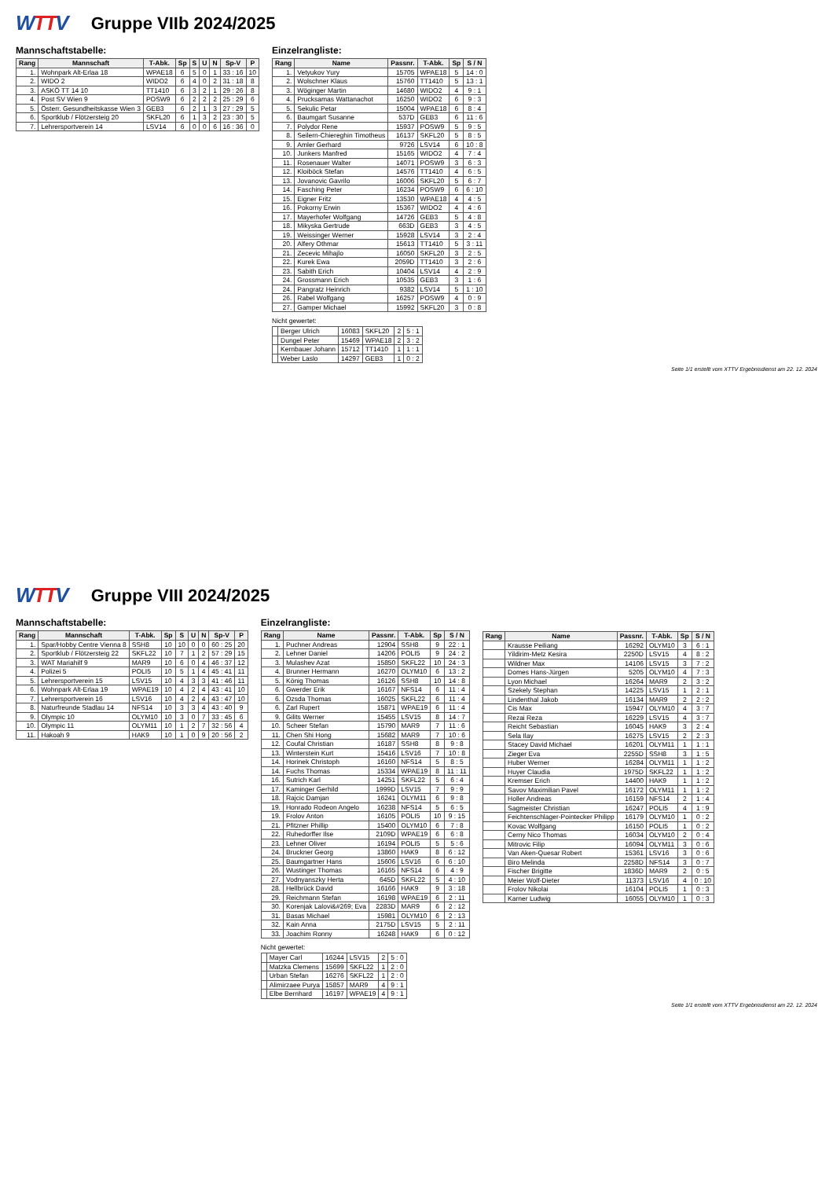WTTV
Gruppe VIIb 2024/2025
Mannschaftstabelle:
| Rang | Mannschaft | T-Abk. | Sp | S | U | N | Sp-V | P |
| --- | --- | --- | --- | --- | --- | --- | --- | --- |
| 1. | Wohnpark Alt-Erlaa 18 | WPAE18 | 6 | 5 | 0 | 1 | 33 : 16 | 10 |
| 2. | WIDO 2 | WIDO2 | 6 | 4 | 0 | 2 | 31 : 18 | 8 |
| 3. | ASKÖ TT 14 10 | TT1410 | 6 | 3 | 2 | 1 | 29 : 26 | 8 |
| 4. | Post SV Wien 9 | POSW9 | 6 | 2 | 2 | 2 | 25 : 29 | 6 |
| 5. | Österr. Gesundheitskasse Wien 3 | GEB3 | 6 | 2 | 1 | 3 | 27 : 29 | 5 |
| 6. | Sportklub / Flötzersteig 20 | SKFL20 | 6 | 1 | 3 | 2 | 23 : 30 | 5 |
| 7. | Lehrersportverein 14 | LSV14 | 6 | 0 | 0 | 6 | 16 : 36 | 0 |
Einzelrangliste:
| Rang | Name | Passnr. | T-Abk. | Sp | S / N |
| --- | --- | --- | --- | --- | --- |
| 1. | Vetyukov Yury | 15705 | WPAE18 | 5 | 14 : 0 |
| 2. | Wolschner Klaus | 15760 | TT1410 | 5 | 13 : 1 |
| 3. | Wöginger Martin | 14680 | WIDO2 | 4 | 9 : 1 |
| 4. | Prucksamas Wattanachot | 16250 | WIDO2 | 6 | 9 : 3 |
| 5. | Sekulic Petar | 15004 | WPAE18 | 6 | 8 : 4 |
| 6. | Baumgart Susanne | 537D | GEB3 | 6 | 11 : 6 |
| 7. | Polydor Rene | 15937 | POSW9 | 5 | 9 : 5 |
| 8. | Seilern-Chiereghin Timotheus | 16137 | SKFL20 | 5 | 8 : 5 |
| 9. | Amler Gerhard | 9726 | LSV14 | 6 | 10 : 8 |
| 10. | Junkers Manfred | 15165 | WIDO2 | 4 | 7 : 4 |
| 11. | Rosenauer Walter | 14071 | POSW9 | 3 | 6 : 3 |
| 12. | Kloiböck Stefan | 14576 | TT1410 | 4 | 6 : 5 |
| 13. | Jovanovic Gavrilo | 16006 | SKFL20 | 5 | 6 : 7 |
| 14. | Fasching Peter | 16234 | POSW9 | 6 | 6 : 10 |
| 15. | Eigner Fritz | 13530 | WPAE18 | 4 | 4 : 5 |
| 16. | Pokorny Erwin | 15367 | WIDO2 | 4 | 4 : 6 |
| 17. | Mayerhofer Wolfgang | 14726 | GEB3 | 5 | 4 : 8 |
| 18. | Mikyska Gertrude | 663D | GEB3 | 3 | 4 : 5 |
| 19. | Weissinger Werner | 15928 | LSV14 | 3 | 2 : 4 |
| 20. | Alfery Othmar | 15613 | TT1410 | 5 | 3 : 11 |
| 21. | Zecevic Mihajlo | 16050 | SKFL20 | 3 | 2 : 5 |
| 22. | Kurek Ewa | 2059D | TT1410 | 3 | 2 : 6 |
| 23. | Sabith Erich | 10404 | LSV14 | 4 | 2 : 9 |
| 24. | Grossmann Erich | 10535 | GEB3 | 3 | 1 : 6 |
| 24. | Pangratz Heinrich | 9382 | LSV14 | 5 | 1 : 10 |
| 26. | Rabel Wolfgang | 16257 | POSW9 | 4 | 0 : 9 |
| 27. | Gamper Michael | 15992 | SKFL20 | 3 | 0 : 8 |
Nicht gewertet:
| | Berger Ulrich | 16083 | SKFL20 | 2 | 5 : 1 |
| | Dungel Peter | 15469 | WPAE18 | 2 | 3 : 2 |
| | Kernbauer Johann | 15712 | TT1410 | 1 | 1 : 1 |
| | Weber Laslo | 14297 | GEB3 | 1 | 0 : 2 |
Seite 1/1 erstellt vom XTTV Ergebnisdienst am 22. 12. 2024
WTTV
Gruppe VIII 2024/2025
Mannschaftstabelle:
| Rang | Mannschaft | T-Abk. | Sp | S | U | N | Sp-V | P |
| --- | --- | --- | --- | --- | --- | --- | --- | --- |
| 1. | Spar/Hobby Centre Vienna 8 | SSH8 | 10 | 10 | 0 | 0 | 60 : 25 | 20 |
| 2. | Sportklub / Flötzersteig 22 | SKFL22 | 10 | 7 | 1 | 2 | 57 : 29 | 15 |
| 3. | WAT Mariahilf 9 | MAR9 | 10 | 6 | 0 | 4 | 46 : 37 | 12 |
| 4. | Polizei 5 | POLI5 | 10 | 5 | 1 | 4 | 45 : 41 | 11 |
| 5. | Lehrersportverein 15 | LSV15 | 10 | 4 | 3 | 3 | 41 : 46 | 11 |
| 6. | Wohnpark Alt-Erlaa 19 | WPAE19 | 10 | 4 | 2 | 4 | 43 : 41 | 10 |
| 7. | Lehrersportverein 16 | LSV16 | 10 | 4 | 2 | 4 | 43 : 47 | 10 |
| 8. | Naturfreunde Stadlau 14 | NFS14 | 10 | 3 | 3 | 4 | 43 : 40 | 9 |
| 9. | Olympic 10 | OLYM10 | 10 | 3 | 0 | 7 | 33 : 45 | 6 |
| 10. | Olympic 11 | OLYM11 | 10 | 1 | 2 | 7 | 32 : 56 | 4 |
| 11. | Hakoah 9 | HAK9 | 10 | 1 | 0 | 9 | 20 : 56 | 2 |
Einzelrangliste:
| Rang | Name | Passnr. | T-Abk. | Sp | S / N |
| --- | --- | --- | --- | --- | --- |
| 1. | Puchner Andreas | 12904 | SSH8 | 9 | 22 : 1 |
| 2. | Lehner Daniel | 14206 | POLI5 | 9 | 24 : 2 |
| 3. | Mulashev Azat | 15850 | SKFL22 | 10 | 24 : 3 |
| 4. | Brunner Hermann | 16270 | OLYM10 | 6 | 13 : 2 |
| 5. | König Thomas | 16126 | SSH8 | 10 | 14 : 8 |
| 6. | Gwerder Erik | 16167 | NFS14 | 6 | 11 : 4 |
| 6. | Ozsda Thomas | 16025 | SKFL22 | 6 | 11 : 4 |
| 6. | Zarl Rupert | 15871 | WPAE19 | 6 | 11 : 4 |
| 9. | Gilits Werner | 15455 | LSV15 | 8 | 14 : 7 |
| 10. | Scheer Stefan | 15790 | MAR9 | 7 | 11 : 6 |
| 11. | Chen Shi Hong | 15682 | MAR9 | 7 | 10 : 6 |
| 12. | Coufal Christian | 16187 | SSH8 | 8 | 9 : 8 |
| 13. | Winterstein Kurt | 15416 | LSV16 | 7 | 10 : 8 |
| 14. | Horinek Christoph | 16160 | NFS14 | 5 | 8 : 5 |
| 14. | Fuchs Thomas | 15334 | WPAE19 | 8 | 11 : 11 |
| 16. | Sutrich Karl | 14251 | SKFL22 | 5 | 6 : 4 |
| 17. | Kaminger Gerhild | 1999D | LSV15 | 7 | 9 : 9 |
| 18. | Rajcic Damjan | 16241 | OLYM11 | 6 | 9 : 8 |
| 19. | Honrado Rodeon Angelo | 16238 | NFS14 | 5 | 6 : 5 |
| 19. | Frolov Anton | 16105 | POLI5 | 10 | 9 : 15 |
| 21. | Pfitzner Phillip | 15400 | OLYM10 | 6 | 7 : 8 |
| 22. | Ruhedorffer Ilse | 2109D | WPAE19 | 6 | 6 : 8 |
| 23. | Lehner Oliver | 16194 | POLI5 | 5 | 5 : 6 |
| 24. | Bruckner Georg | 13860 | HAK9 | 8 | 6 : 12 |
| 25. | Baumgartner Hans | 15606 | LSV16 | 6 | 6 : 10 |
| 26. | Wustinger Thomas | 16165 | NFS14 | 6 | 4 : 9 |
| 27. | Vodnyanszky Herta | 645D | SKFL22 | 5 | 4 : 10 |
| 28. | Hellbrück David | 16166 | HAK9 | 9 | 3 : 18 |
| 29. | Reichmann Stefan | 16198 | WPAE19 | 6 | 2 : 11 |
| 30. | Korenjak Lalovi&#269; Eva | 2283D | MAR9 | 6 | 2 : 12 |
| 31. | Basas Michael | 15981 | OLYM10 | 6 | 2 : 13 |
| 32. | Kain Anna | 2175D | LSV15 | 5 | 2 : 11 |
| 33. | Joachim Ronny | 16248 | HAK9 | 6 | 0 : 12 |
Nicht gewertet:
| | Mayer Carl | 16244 | LSV15 | 2 | 5 : 0 |
| | Matzka Clemens | 15699 | SKFL22 | 1 | 2 : 0 |
| | Urban Stefan | 16276 | SKFL22 | 1 | 2 : 0 |
| | Alimirzaee Purya | 15857 | MAR9 | 4 | 9 : 1 |
| | Elbe Bernhard | 16197 | WPAE19 | 4 | 9 : 1 |
| Rang | Name | Passnr. | T-Abk. | Sp | S / N |
| --- | --- | --- | --- | --- | --- |
| | Krausse Peiliang | 16292 | OLYM10 | 3 | 6 : 1 |
| | Yildirim-Metz Kesira | 2250D | LSV15 | 4 | 8 : 2 |
| | Wildner Max | 14106 | LSV15 | 3 | 7 : 2 |
| | Domes Hans-Jürgen | 5205 | OLYM10 | 4 | 7 : 3 |
| | Lyon Michael | 16264 | MAR9 | 2 | 3 : 2 |
| | Szekely Stephan | 14225 | LSV15 | 1 | 2 : 1 |
| | Lindenthal Jakob | 16134 | MAR9 | 2 | 2 : 2 |
| | Cis Max | 15947 | OLYM10 | 4 | 3 : 7 |
| | Rezai Reza | 16229 | LSV15 | 4 | 3 : 7 |
| | Reicht Sebastian | 16045 | HAK9 | 3 | 2 : 4 |
| | Sela Ilay | 16275 | LSV15 | 2 | 2 : 3 |
| | Stacey David Michael | 16201 | OLYM11 | 1 | 1 : 1 |
| | Zieger Eva | 2255D | SSH8 | 3 | 1 : 5 |
| | Huber Werner | 16284 | OLYM11 | 1 | 1 : 2 |
| | Huyer Claudia | 1975D | SKFL22 | 1 | 1 : 2 |
| | Kremser Erich | 14400 | HAK9 | 1 | 1 : 2 |
| | Savov Maximilian Pavel | 16172 | OLYM11 | 1 | 1 : 2 |
| | Holler Andreas | 16159 | NFS14 | 2 | 1 : 4 |
| | Sagmeister Christian | 16247 | POLI5 | 4 | 1 : 9 |
| | Feichtenschlager-Pointecker Philipp | 16179 | OLYM10 | 1 | 0 : 2 |
| | Kovac Wolfgang | 16150 | POLI5 | 1 | 0 : 2 |
| | Cerny Nico Thomas | 16034 | OLYM10 | 2 | 0 : 4 |
| | Mitrovic Filip | 16094 | OLYM11 | 3 | 0 : 6 |
| | Van Aken-Quesar Robert | 15361 | LSV16 | 3 | 0 : 6 |
| | Biro Melinda | 2258D | NFS14 | 3 | 0 : 7 |
| | Fischer Brigitte | 1836D | MAR9 | 2 | 0 : 5 |
| | Meier Wolf-Dieter | 11373 | LSV16 | 4 | 0 : 10 |
| | Frolov Nikolai | 16104 | POLI5 | 1 | 0 : 3 |
| | Karner Ludwig | 16055 | OLYM10 | 1 | 0 : 3 |
Seite 1/1 erstellt vom XTTV Ergebnisdienst am 22. 12. 2024